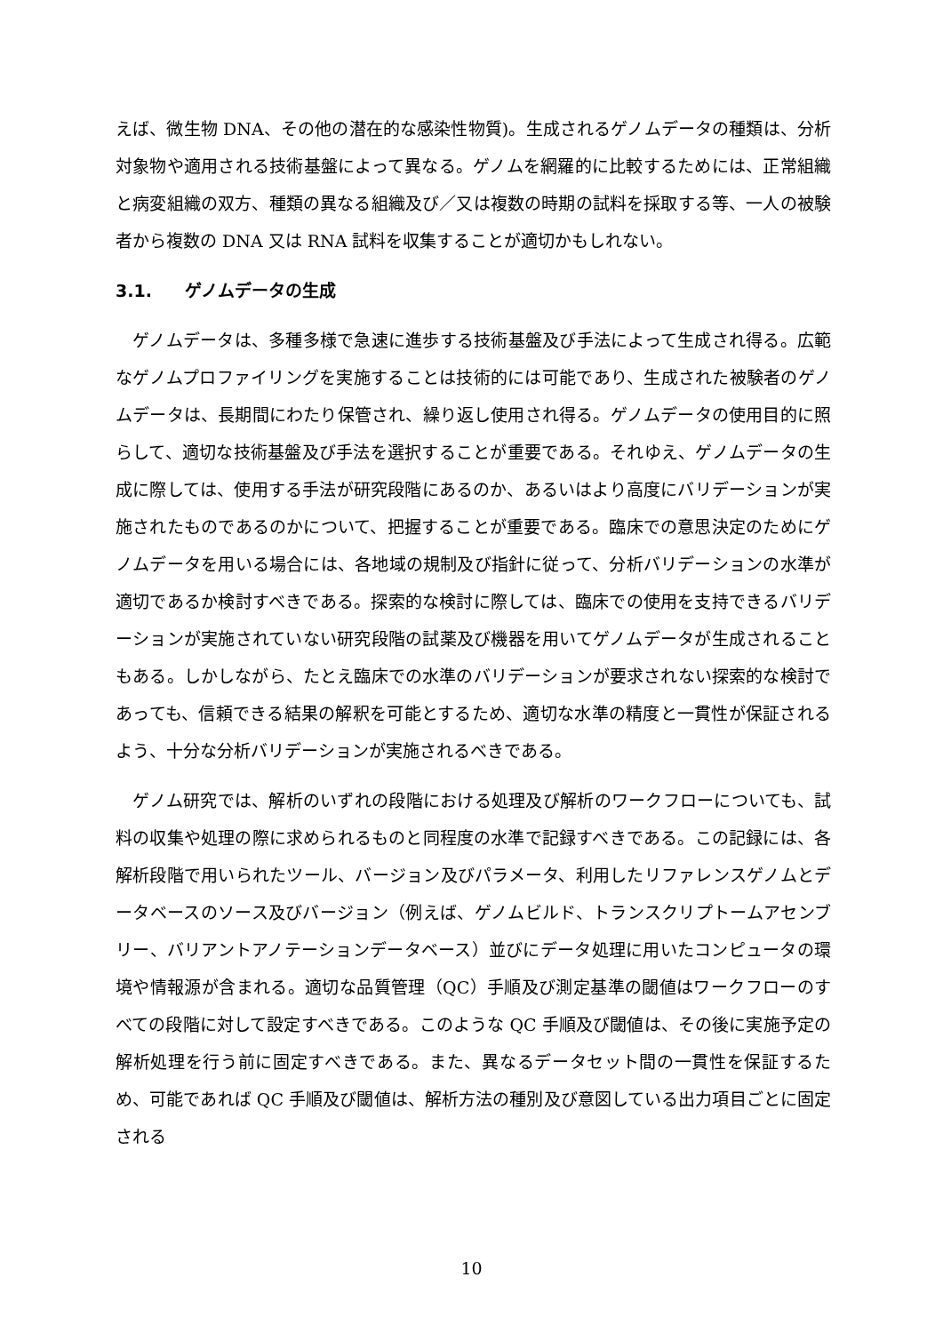えば、微生物 DNA、その他の潜在的な感染性物質)。生成されるゲノムデータの種類は、分析対象物や適用される技術基盤によって異なる。ゲノムを網羅的に比較するためには、正常組織と病変組織の双方、種類の異なる組織及び／又は複数の時期の試料を採取する等、一人の被験者から複数の DNA 又は RNA 試料を収集することが適切かもしれない。
3.1. ゲノムデータの生成
　ゲノムデータは、多種多様で急速に進歩する技術基盤及び手法によって生成され得る。広範なゲノムプロファイリングを実施することは技術的には可能であり、生成された被験者のゲノムデータは、長期間にわたり保管され、繰り返し使用され得る。ゲノムデータの使用目的に照らして、適切な技術基盤及び手法を選択することが重要である。それゆえ、ゲノムデータの生成に際しては、使用する手法が研究段階にあるのか、あるいはより高度にバリデーションが実施されたものであるのかについて、把握することが重要である。臨床での意思決定のためにゲノムデータを用いる場合には、各地域の規制及び指針に従って、分析バリデーションの水準が適切であるか検討すべきである。探索的な検討に際しては、臨床での使用を支持できるバリデーションが実施されていない研究段階の試薬及び機器を用いてゲノムデータが生成されることもある。しかしながら、たとえ臨床での水準のバリデーションが要求されない探索的な検討であっても、信頼できる結果の解釈を可能とするため、適切な水準の精度と一貫性が保証されるよう、十分な分析バリデーションが実施されるべきである。
　ゲノム研究では、解析のいずれの段階における処理及び解析のワークフローについても、試料の収集や処理の際に求められるものと同程度の水準で記録すべきである。この記録には、各解析段階で用いられたツール、バージョン及びパラメータ、利用したリファレンスゲノムとデータベースのソース及びバージョン（例えば、ゲノムビルド、トランスクリプトームアセンブリー、バリアントアノテーションデータベース）並びにデータ処理に用いたコンピュータの環境や情報源が含まれる。適切な品質管理（QC）手順及び測定基準の閾値はワークフローのすべての段階に対して設定すべきである。このような QC 手順及び閾値は、その後に実施予定の解析処理を行う前に固定すべきである。また、異なるデータセット間の一貫性を保証するため、可能であれば QC 手順及び閾値は、解析方法の種別及び意図している出力項目ごとに固定される
10